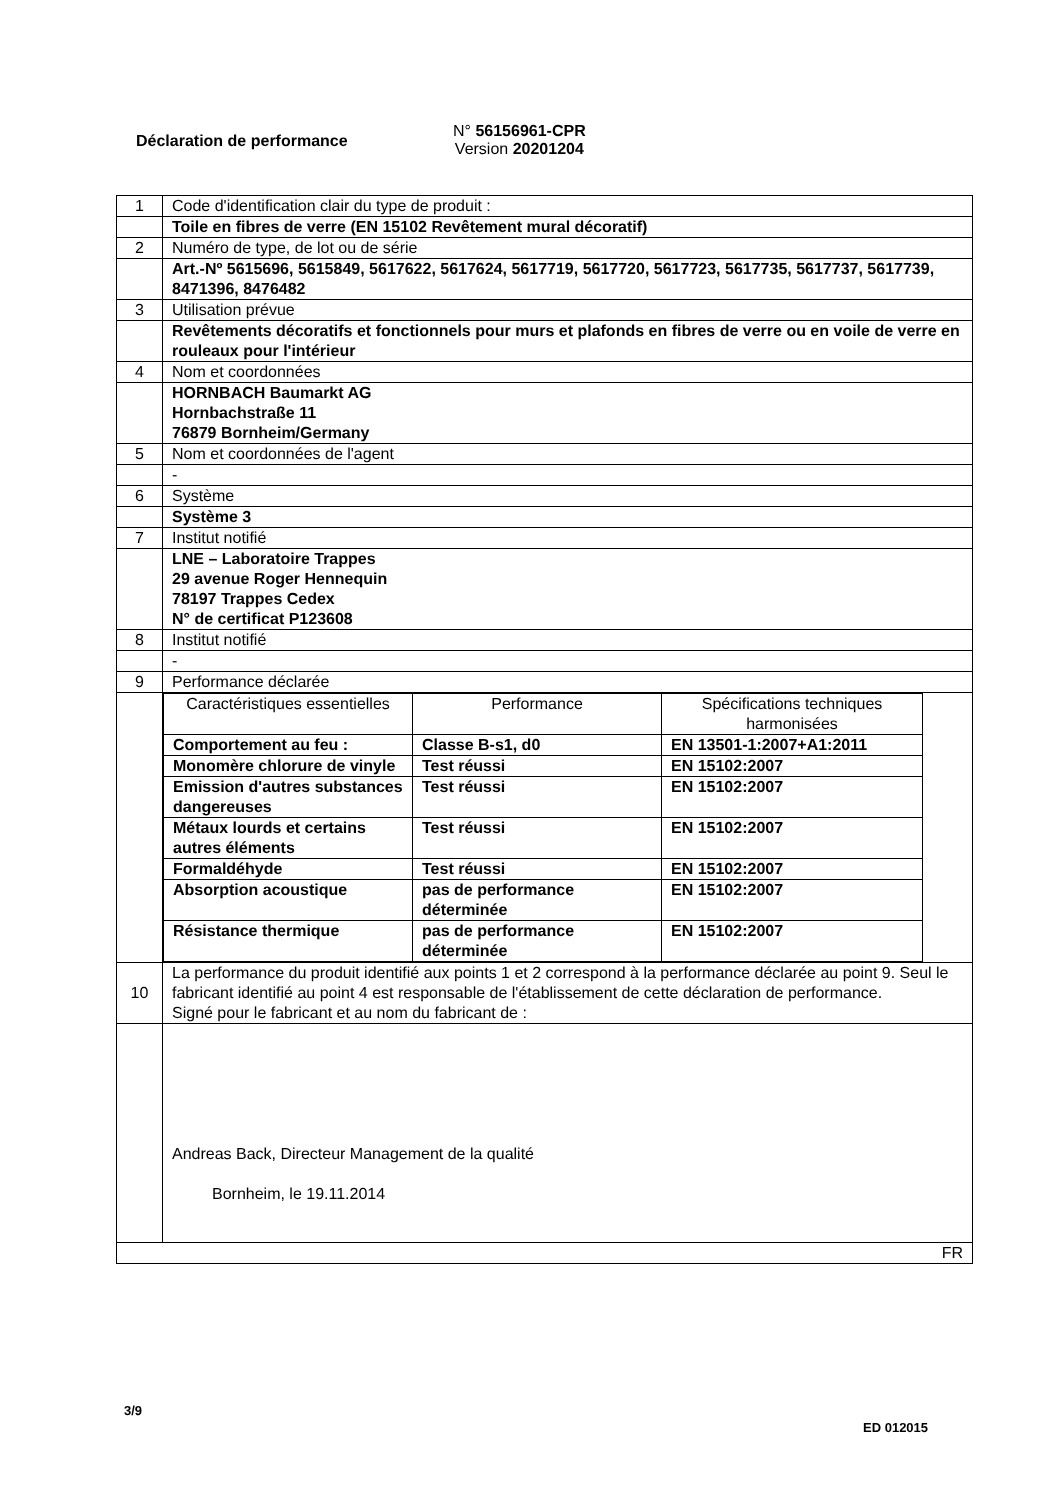Déclaration de performance
N° 56156961-CPR
Version 20201204
| 1 | Code d'identification clair du type de produit : |
| | Toile en fibres de verre (EN 15102 Revêtement mural décoratif) |
| 2 | Numéro de type, de lot ou de série |
| | Art.-Nº 5615696, 5615849, 5617622, 5617624, 5617719, 5617720, 5617723, 5617735, 5617737, 5617739, 8471396, 8476482 |
| 3 | Utilisation prévue |
| | Revêtements décoratifs et fonctionnels pour murs et plafonds en fibres de verre ou en voile de verre en rouleaux pour l'intérieur |
| 4 | Nom et coordonnées |
| | HORNBACH Baumarkt AG Hornbachstraße 11 76879 Bornheim/Germany |
| 5 | Nom et coordonnées de l'agent |
| | - |
| 6 | Système |
| | Système 3 |
| 7 | Institut notifié |
| | LNE – Laboratoire Trappes 29 avenue Roger Hennequin 78197 Trappes Cedex N° de certificat P123608 |
| 8 | Institut notifié |
| | - |
| 9 | Performance déclarée |
| | / Caractéristiques essentielles / Performance / Spécifications techniques harmonisées / / Comportement au feu : / Classe B-s1, d0 / EN 13501-1:2007+A1:2011 / / Monomère chlorure de vinyle / Test réussi / EN 15102:2007 / / Emission d'autres substances dangereuses / Test réussi / EN 15102:2007 / / Métaux lourds et certains autres éléments / Test réussi / EN 15102:2007 / / Formaldéhyde / Test réussi / EN 15102:2007 / / Absorption acoustique / pas de performance déterminée / EN 15102:2007 / / Résistance thermique / pas de performance déterminée / EN 15102:2007 / |
| 10 | La performance du produit identifié aux points 1 et 2 correspond à la performance déclarée au point 9. Seul le fabricant identifié au point 4 est responsable de l'établissement de cette déclaration de performance. Signé pour le fabricant et au nom du fabricant de : |
| | Andreas Back, Directeur Management de la qualité Bornheim, le 19.11.2014 |
| FR | |
3/9
ED 012015